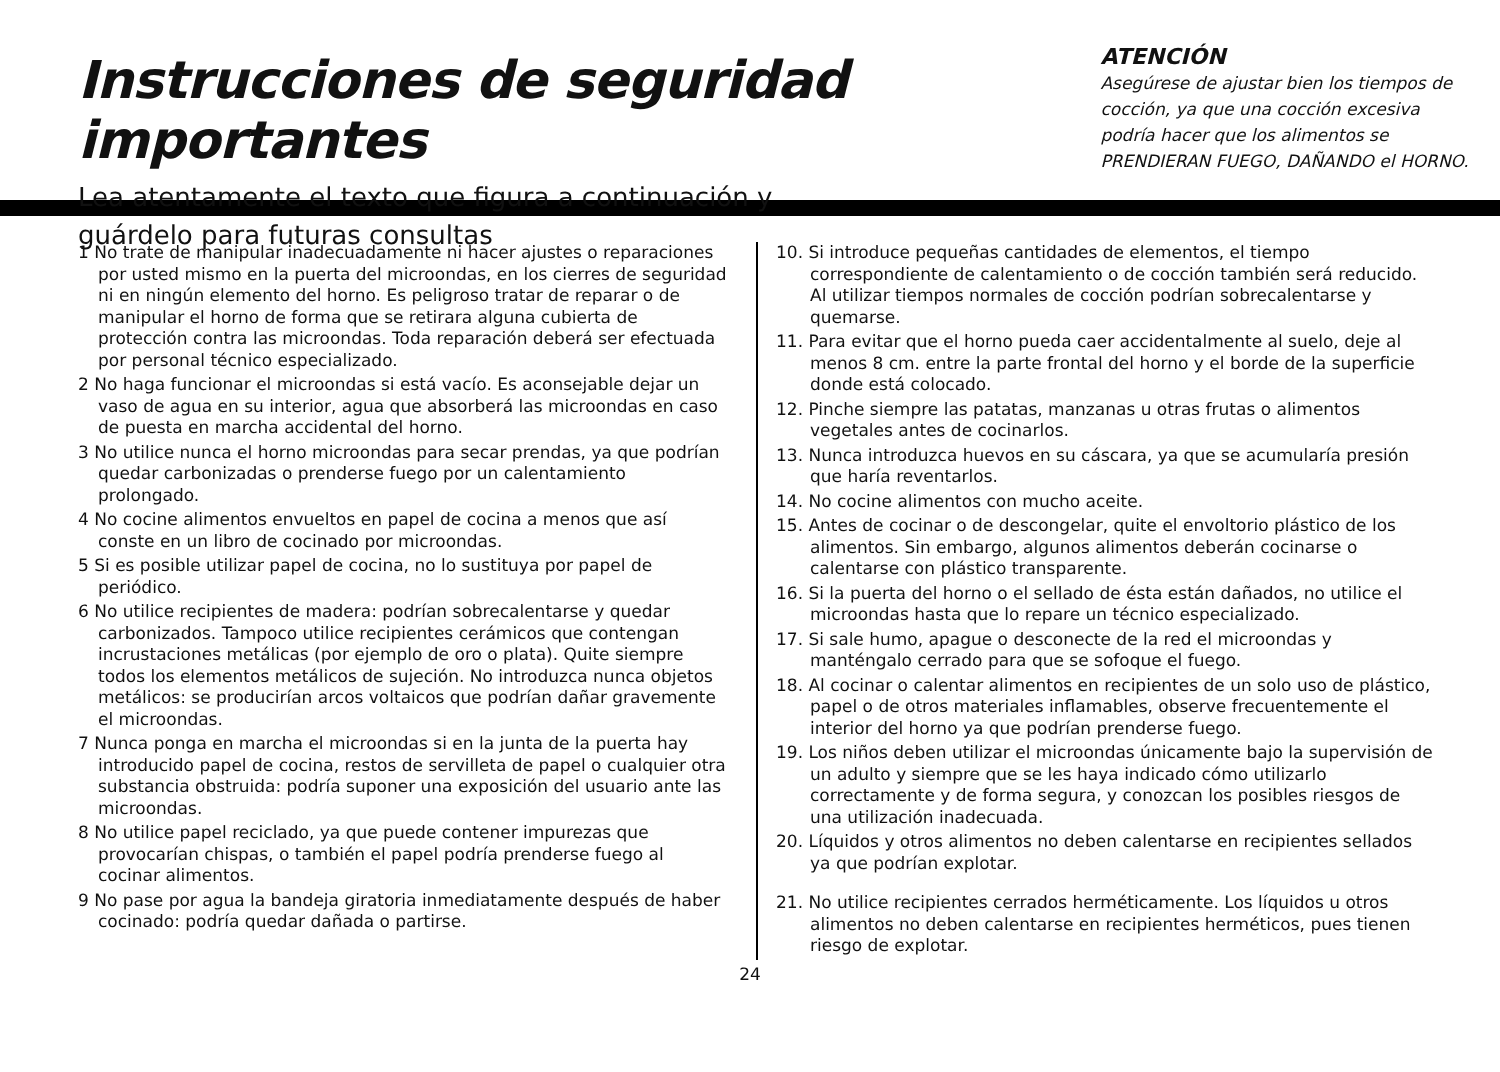Instrucciones de seguridad importantes
Lea atentamente el texto que figura a continuación y
guárdelo para futuras consultas
ATENCIÓN
Asegúrese de ajustar bien los tiempos de cocción, ya que una cocción excesiva podría hacer que los alimentos se PRENDIERAN FUEGO, DAÑANDO el HORNO.
1 No trate de manipular inadecuadamente ni hacer ajustes o reparaciones por usted mismo en la puerta del microondas, en los cierres de seguridad ni en ningún elemento del horno. Es peligroso tratar de reparar o de manipular el horno de forma que se retirara alguna cubierta de protección contra las microondas. Toda reparación deberá ser efectuada por personal técnico especializado.
2 No haga funcionar el microondas si está vacío. Es aconsejable dejar un vaso de agua en su interior, agua que absorberá las microondas en caso de puesta en marcha accidental del horno.
3 No utilice nunca el horno microondas para secar prendas, ya que podrían quedar carbonizadas o prenderse fuego por un calentamiento prolongado.
4 No cocine alimentos envueltos en papel de cocina a menos que así conste en un libro de cocinado por microondas.
5 Si es posible utilizar papel de cocina, no lo sustituya por papel de periódico.
6 No utilice recipientes de madera: podrían sobrecalentarse y quedar carbonizados. Tampoco utilice recipientes cerámicos que contengan incrustaciones metálicas (por ejemplo de oro o plata). Quite siempre todos los elementos metálicos de sujeción. No introduzca nunca objetos metálicos: se producirían arcos voltaicos que podrían dañar gravemente el microondas.
7 Nunca ponga en marcha el microondas si en la junta de la puerta hay introducido papel de cocina, restos de servilleta de papel o cualquier otra substancia obstruida: podría suponer una exposición del usuario ante las microondas.
8 No utilice papel reciclado, ya que puede contener impurezas que provocarían chispas, o también el papel podría prenderse fuego al cocinar alimentos.
9 No pase por agua la bandeja giratoria inmediatamente después de haber cocinado: podría quedar dañada o partirse.
10. Si introduce pequeñas cantidades de elementos, el tiempo correspondiente de calentamiento o de cocción también será reducido. Al utilizar tiempos normales de cocción podrían sobrecalentarse y quemarse.
11. Para evitar que el horno pueda caer accidentalmente al suelo, deje al menos 8 cm. entre la parte frontal del horno y el borde de la superficie donde está colocado.
12. Pinche siempre las patatas, manzanas u otras frutas o alimentos vegetales antes de cocinarlos.
13. Nunca introduzca huevos en su cáscara, ya que se acumularía presión que haría reventarlos.
14. No cocine alimentos con mucho aceite.
15. Antes de cocinar o de descongelar, quite el envoltorio plástico de los alimentos. Sin embargo, algunos alimentos deberán cocinarse o calentarse con plástico transparente.
16. Si la puerta del horno o el sellado de ésta están dañados, no utilice el microondas hasta que lo repare un técnico especializado.
17. Si sale humo, apague o desconecte de la red el microondas y manténgalo cerrado para que se sofoque el fuego.
18. Al cocinar o calentar alimentos en recipientes de un solo uso de plástico, papel o de otros materiales inflamables, observe frecuentemente el interior del horno ya que podrían prenderse fuego.
19. Los niños deben utilizar el microondas únicamente bajo la supervisión de un adulto y siempre que se les haya indicado cómo utilizarlo correctamente y de forma segura, y conozcan los posibles riesgos de una utilización inadecuada.
20. Líquidos y otros alimentos no deben calentarse en recipientes sellados ya que podrían explotar.
21. No utilice recipientes cerrados herméticamente. Los líquidos u otros alimentos no deben calentarse en recipientes herméticos, pues tienen riesgo de explotar.
24